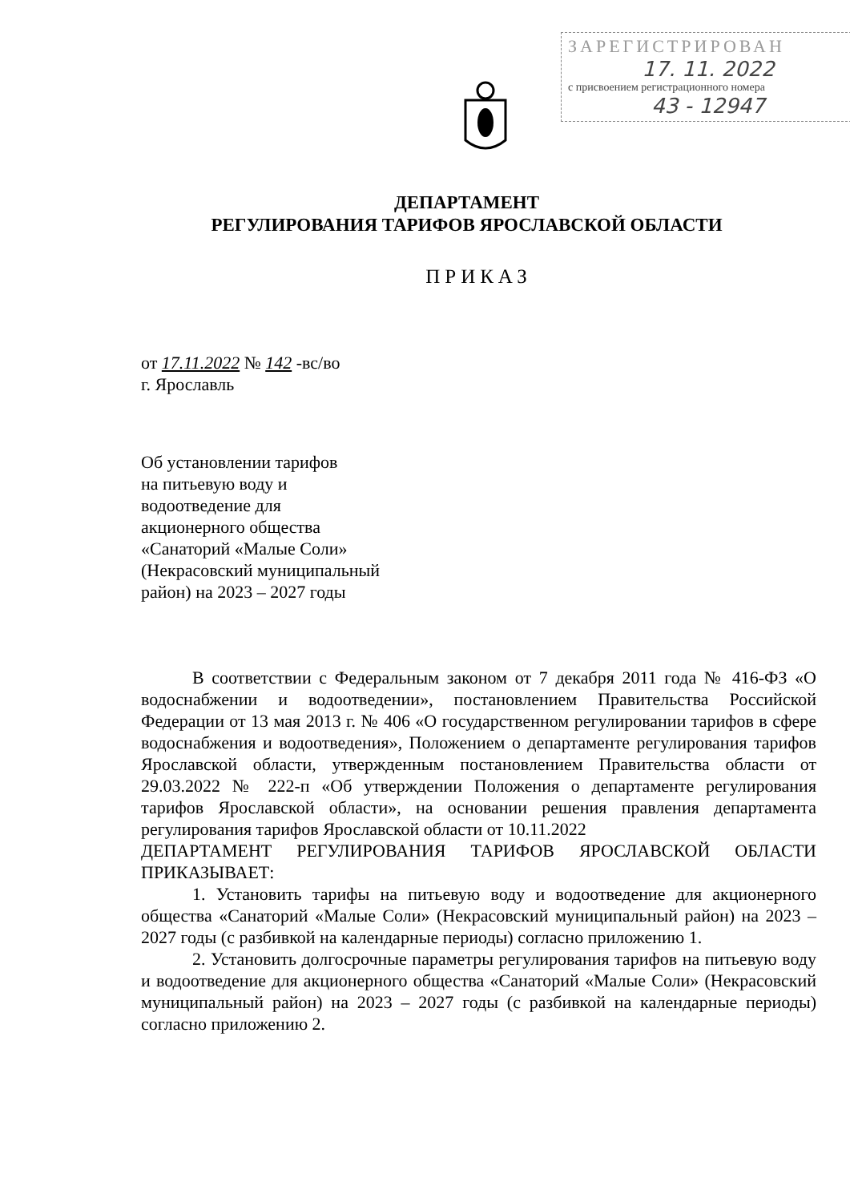ЗАРЕГИСТРИРОВАН
17. 11. 2022
с присвоением регистрационного номера
43 - 12947
ДЕПАРТАМЕНТ
РЕГУЛИРОВАНИЯ ТАРИФОВ ЯРОСЛАВСКОЙ ОБЛАСТИ
ПРИКАЗ
от 17.11.2022 № 142 -вс/во
г. Ярославль
Об установлении тарифов
на питьевую воду и
водоотведение для
акционерного общества
«Санаторий «Малые Соли»
(Некрасовский муниципальный
район) на 2023 – 2027 годы
В соответствии с Федеральным законом от 7 декабря 2011 года № 416-ФЗ «О водоснабжении и водоотведении», постановлением Правительства Российской Федерации от 13 мая 2013 г. № 406 «О государственном регулировании тарифов в сфере водоснабжения и водоотведения», Положением о департаменте регулирования тарифов Ярославской области, утвержденным постановлением Правительства области от 29.03.2022 № 222-п «Об утверждении Положения о департаменте регулирования тарифов Ярославской области», на основании решения правления департамента регулирования тарифов Ярославской области от 10.11.2022
ДЕПАРТАМЕНТ РЕГУЛИРОВАНИЯ ТАРИФОВ ЯРОСЛАВСКОЙ ОБЛАСТИ ПРИКАЗЫВАЕТ:
1. Установить тарифы на питьевую воду и водоотведение для акционерного общества «Санаторий «Малые Соли» (Некрасовский муниципальный район) на 2023 – 2027 годы (с разбивкой на календарные периоды) согласно приложению 1.
2. Установить долгосрочные параметры регулирования тарифов на питьевую воду и водоотведение для акционерного общества «Санаторий «Малые Соли» (Некрасовский муниципальный район) на 2023 – 2027 годы (с разбивкой на календарные периоды) согласно приложению 2.